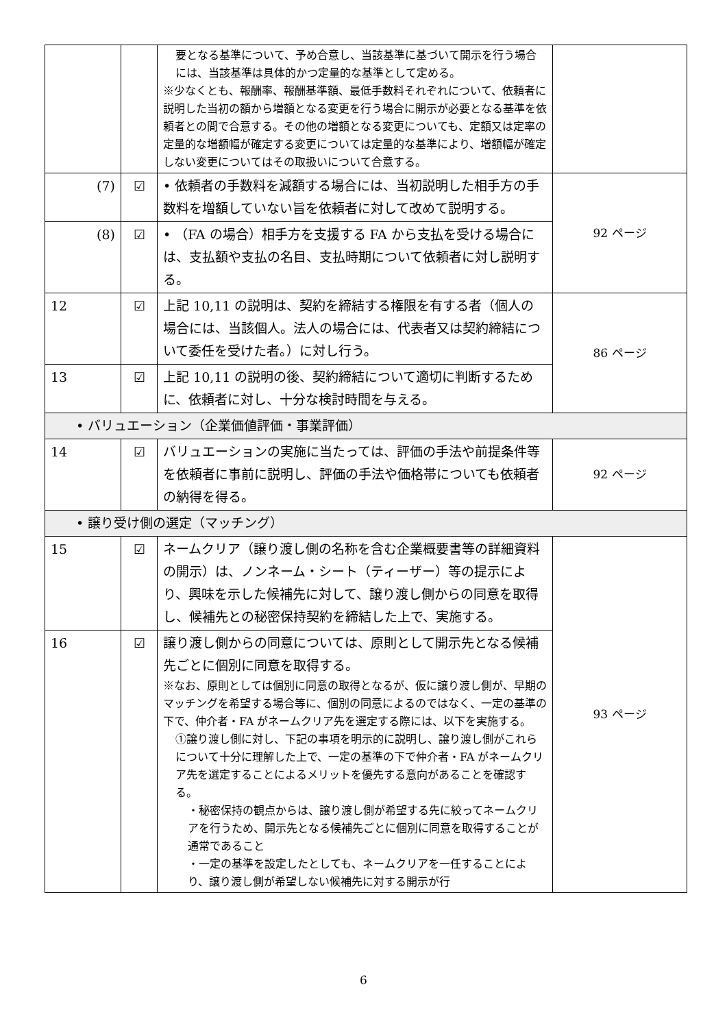| | | 要となる基準について、予め合意し、当該基準に基づいて開示を行う場合には、当該基準は具体的かつ定量的な基準として定める。 ※少なくとも、報酬率、報酬基準額、最低手数料それぞれについて、依頼者に説明した当初の額から増額となる変更を行う場合に開示が必要となる基準を依頼者との間で合意する。その他の増額となる変更についても、定額又は定率の定量的な増額幅が確定する変更については定量的な基準により、増額幅が確定しない変更についてはその取扱いについて合意する。 | |
| (7) | ☑ | • 依頼者の手数料を減額する場合には、当初説明した相手方の手数料を増額していない旨を依頼者に対して改めて説明する。 | 92 ページ |
| (8) | ☑ | • （FA の場合）相手方を支援する FA から支払を受ける場合には、支払額や支払の名目、支払時期について依頼者に対し説明する。 | |
| 12 | ☑ | 上記 10,11 の説明は、契約を締結する権限を有する者（個人の場合には、当該個人。法人の場合には、代表者又は契約締結について委任を受けた者。）に対し行う。 | 86 ページ |
| 13 | ☑ | 上記 10,11 の説明の後、契約締結について適切に判断するために、依頼者に対し、十分な検討時間を与える。 | |
| • バリュエーション（企業価値評価・事業評価） | | | |
| 14 | ☑ | バリュエーションの実施に当たっては、評価の手法や前提条件等を依頼者に事前に説明し、評価の手法や価格帯についても依頼者の納得を得る。 | 92 ページ |
| • 譲り受け側の選定（マッチング） | | | |
| 15 | ☑ | ネームクリア（譲り渡し側の名称を含む企業概要書等の詳細資料の開示）は、ノンネーム・シート（ティーザー）等の提示により、興味を示した候補先に対して、譲り渡し側からの同意を取得し、候補先との秘密保持契約を締結した上で、実施する。 | 93 ページ |
| 16 | ☑ | 譲り渡し側からの同意については、原則として開示先となる候補先ごとに個別に同意を取得する。 ※なお、原則としては個別に同意の取得となるが、仮に譲り渡し側が、早期のマッチングを希望する場合等に、個別の同意によるのではなく、一定の基準の下で、仲介者・FA がネームクリア先を選定する際には、以下を実施する。 ①譲り渡し側に対し、下記の事項を明示的に説明し、譲り渡し側がこれらについて十分に理解した上で、一定の基準の下で仲介者・FA がネームクリア先を選定することによるメリットを優先する意向があることを確認する。 ・秘密保持の観点からは、譲り渡し側が希望する先に絞ってネームクリアを行うため、開示先となる候補先ごとに個別に同意を取得することが通常であること ・一定の基準を設定したとしても、ネームクリアを一任することにより、譲り渡し側が希望しない候補先に対する開示が行 | |
6